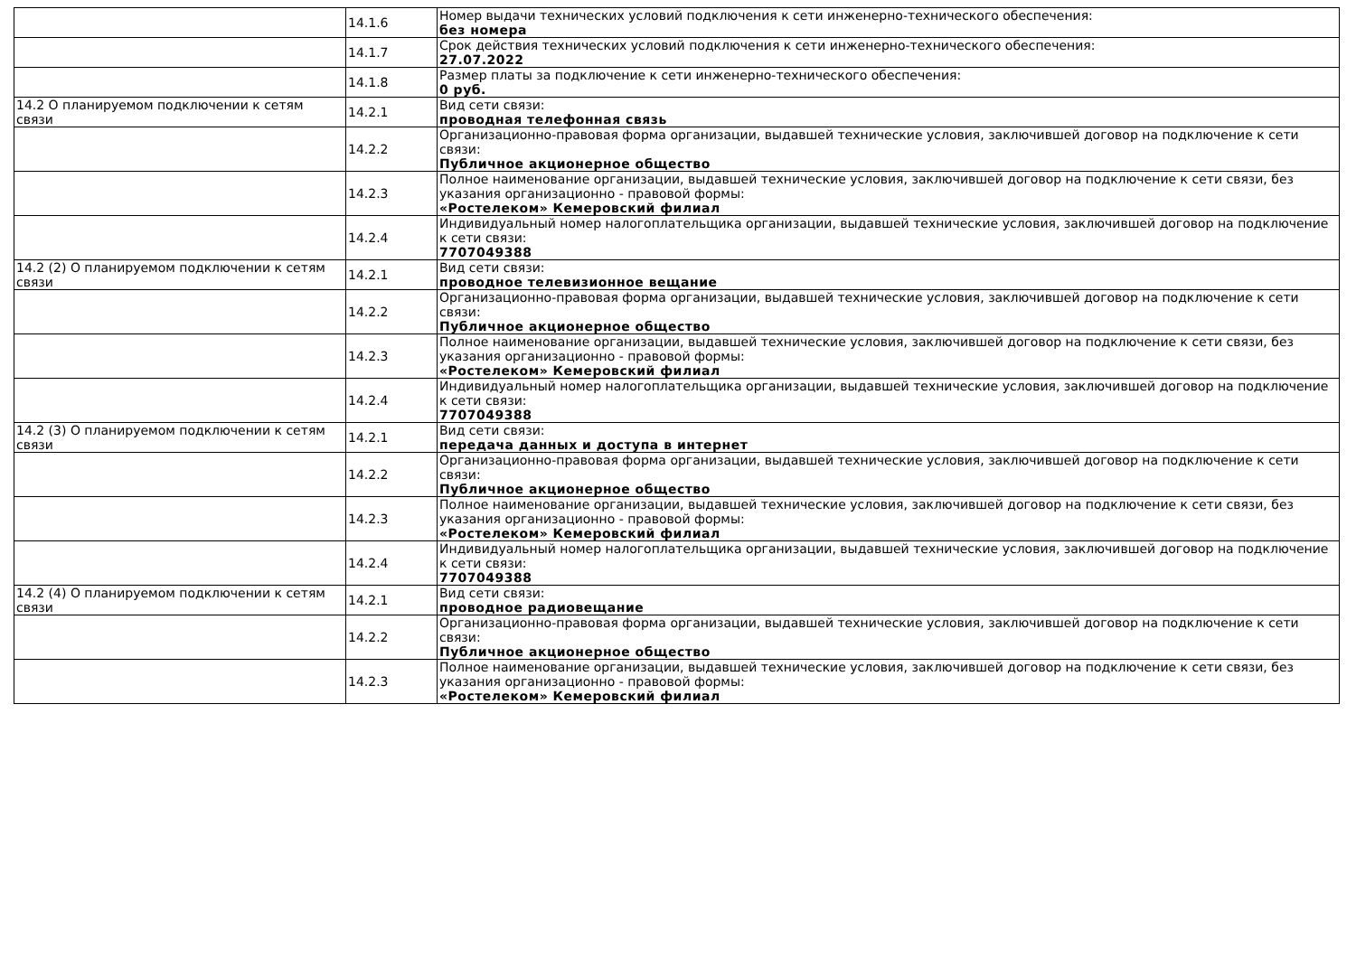| | 14.1.6 | Номер выдачи технических условий подключения к сети инженерно-технического обеспечения: без номера |
| | 14.1.7 | Срок действия технических условий подключения к сети инженерно-технического обеспечения: 27.07.2022 |
| | 14.1.8 | Размер платы за подключение к сети инженерно-технического обеспечения: 0 руб. |
| 14.2 О планируемом подключении к сетям связи | 14.2.1 | Вид сети связи: проводная телефонная связь |
| | 14.2.2 | Организационно-правовая форма организации, выдавшей технические условия, заключившей договор на подключение к сети связи: Публичное акционерное общество |
| | 14.2.3 | Полное наименование организации, выдавшей технические условия, заключившей договор на подключение к сети связи, без указания организационно - правовой формы: «Ростелеком» Кемеровский филиал |
| | 14.2.4 | Индивидуальный номер налогоплательщика организации, выдавшей технические условия, заключившей договор на подключение к сети связи: 7707049388 |
| 14.2 (2) О планируемом подключении к сетям связи | 14.2.1 | Вид сети связи: проводное телевизионное вещание |
| | 14.2.2 | Организационно-правовая форма организации, выдавшей технические условия, заключившей договор на подключение к сети связи: Публичное акционерное общество |
| | 14.2.3 | Полное наименование организации, выдавшей технические условия, заключившей договор на подключение к сети связи, без указания организационно - правовой формы: «Ростелеком» Кемеровский филиал |
| | 14.2.4 | Индивидуальный номер налогоплательщика организации, выдавшей технические условия, заключившей договор на подключение к сети связи: 7707049388 |
| 14.2 (3) О планируемом подключении к сетям связи | 14.2.1 | Вид сети связи: передача данных и доступа в интернет |
| | 14.2.2 | Организационно-правовая форма организации, выдавшей технические условия, заключившей договор на подключение к сети связи: Публичное акционерное общество |
| | 14.2.3 | Полное наименование организации, выдавшей технические условия, заключившей договор на подключение к сети связи, без указания организационно - правовой формы: «Ростелеком» Кемеровский филиал |
| | 14.2.4 | Индивидуальный номер налогоплательщика организации, выдавшей технические условия, заключившей договор на подключение к сети связи: 7707049388 |
| 14.2 (4) О планируемом подключении к сетям связи | 14.2.1 | Вид сети связи: проводное радиовещание |
| | 14.2.2 | Организационно-правовая форма организации, выдавшей технические условия, заключившей договор на подключение к сети связи: Публичное акционерное общество |
| | 14.2.3 | Полное наименование организации, выдавшей технические условия, заключившей договор на подключение к сети связи, без указания организационно - правовой формы: «Ростелеком» Кемеровский филиал |